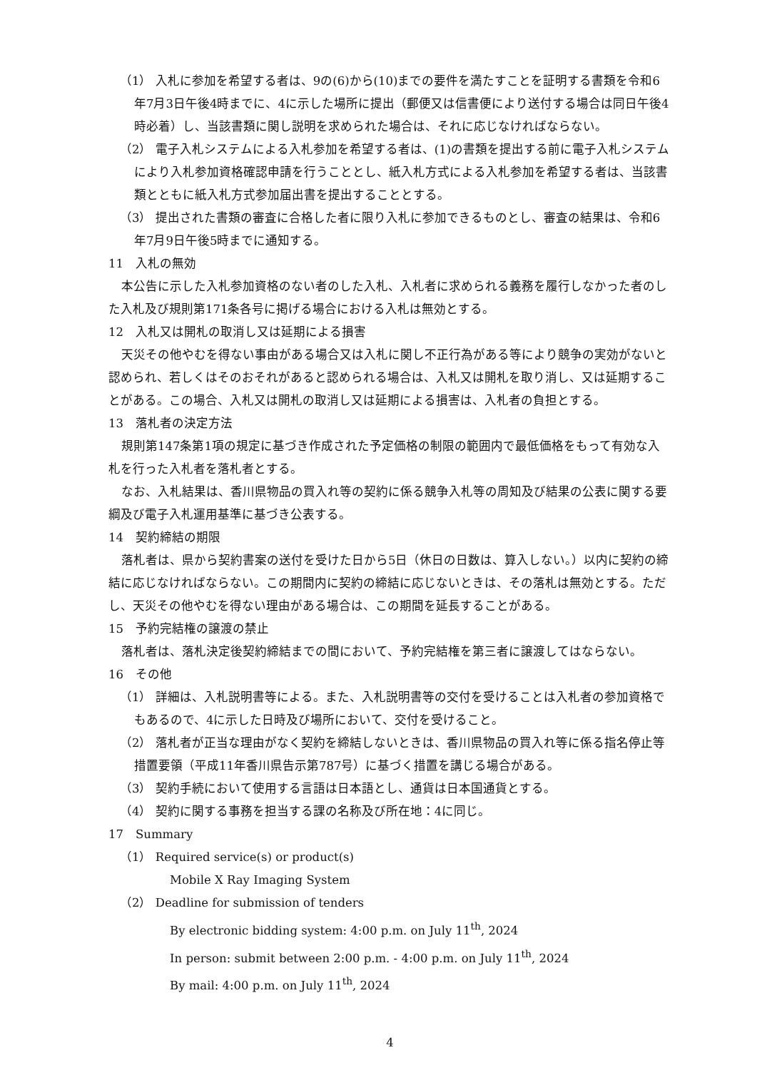（1） 入札に参加を希望する者は、9の(6)から(10)までの要件を満たすことを証明する書類を令和6年7月3日午後4時までに、4に示した場所に提出（郵便又は信書便により送付する場合は同日午後4時必着）し、当該書類に関し説明を求められた場合は、それに応じなければならない。
（2） 電子入札システムによる入札参加を希望する者は、(1)の書類を提出する前に電子入札システムにより入札参加資格確認申請を行うこととし、紙入札方式による入札参加を希望する者は、当該書類とともに紙入札方式参加届出書を提出することとする。
（3） 提出された書類の審査に合格した者に限り入札に参加できるものとし、審査の結果は、令和6年7月9日午後5時までに通知する。
11　入札の無効
本公告に示した入札参加資格のない者のした入札、入札者に求められる義務を履行しなかった者のした入札及び規則第171条各号に掲げる場合における入札は無効とする。
12　入札又は開札の取消し又は延期による損害
天災その他やむを得ない事由がある場合又は入札に関し不正行為がある等により競争の実効がないと認められ、若しくはそのおそれがあると認められる場合は、入札又は開札を取り消し、又は延期することがある。この場合、入札又は開札の取消し又は延期による損害は、入札者の負担とする。
13　落札者の決定方法
規則第147条第1項の規定に基づき作成された予定価格の制限の範囲内で最低価格をもって有効な入札を行った入札者を落札者とする。
なお、入札結果は、香川県物品の買入れ等の契約に係る競争入札等の周知及び結果の公表に関する要綱及び電子入札運用基準に基づき公表する。
14　契約締結の期限
落札者は、県から契約書案の送付を受けた日から5日（休日の日数は、算入しない。）以内に契約の締結に応じなければならない。この期間内に契約の締結に応じないときは、その落札は無効とする。ただし、天災その他やむを得ない理由がある場合は、この期間を延長することがある。
15　予約完結権の譲渡の禁止
落札者は、落札決定後契約締結までの間において、予約完結権を第三者に譲渡してはならない。
16　その他
（1） 詳細は、入札説明書等による。また、入札説明書等の交付を受けることは入札者の参加資格でもあるので、4に示した日時及び場所において、交付を受けること。
（2） 落札者が正当な理由がなく契約を締結しないときは、香川県物品の買入れ等に係る指名停止等措置要領（平成11年香川県告示第787号）に基づく措置を講じる場合がある。
（3） 契約手続において使用する言語は日本語とし、通貨は日本国通貨とする。
（4） 契約に関する事務を担当する課の名称及び所在地：4に同じ。
17　Summary
（1） Required service(s) or product(s)
Mobile X Ray Imaging System
（2） Deadline for submission of tenders
By electronic bidding system: 4:00 p.m. on July 11<sup>th</sup>, 2024
In person: submit between 2:00 p.m. - 4:00 p.m. on July 11<sup>th</sup>, 2024
By mail: 4:00 p.m. on July 11<sup>th</sup>, 2024
4